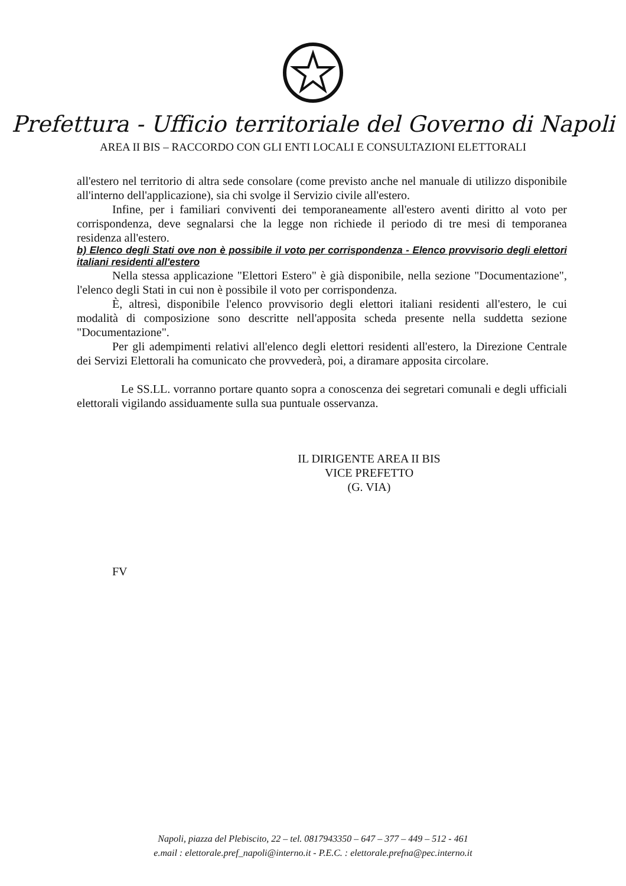Prefettura - Ufficio territoriale del Governo di Napoli
AREA II BIS – RACCORDO CON GLI ENTI LOCALI E CONSULTAZIONI ELETTORALI
all'estero nel territorio di altra sede consolare (come previsto anche nel manuale di utilizzo disponibile all'interno dell'applicazione), sia chi svolge il Servizio civile all'estero.
Infine, per i familiari conviventi dei temporaneamente all'estero aventi diritto al voto per corrispondenza, deve segnalarsi che la legge non richiede il periodo di tre mesi di temporanea residenza all'estero.
b) Elenco degli Stati ove non è possibile il voto per corrispondenza - Elenco provvisorio degli elettori italiani residenti all'estero
Nella stessa applicazione "Elettori Estero" è già disponibile, nella sezione "Documentazione", l'elenco degli Stati in cui non è possibile il voto per corrispondenza.
È, altresì, disponibile l'elenco provvisorio degli elettori italiani residenti all'estero, le cui modalità di composizione sono descritte nell'apposita scheda presente nella suddetta sezione "Documentazione".
Per gli adempimenti relativi all'elenco degli elettori residenti all'estero, la Direzione Centrale dei Servizi Elettorali ha comunicato che provvederà, poi, a diramare apposita circolare.
Le SS.LL. vorranno portare quanto sopra a conoscenza dei segretari comunali e degli ufficiali elettorali vigilando assiduamente sulla sua puntuale osservanza.
IL DIRIGENTE AREA II BIS
VICE PREFETTO
(G. VIA)
FV
Napoli, piazza del Plebiscito, 22 – tel. 0817943350 – 647 – 377 – 449 – 512 - 461
e.mail : elettorale.pref_napoli@interno.it - P.E.C. : elettorale.prefna@pec.interno.it